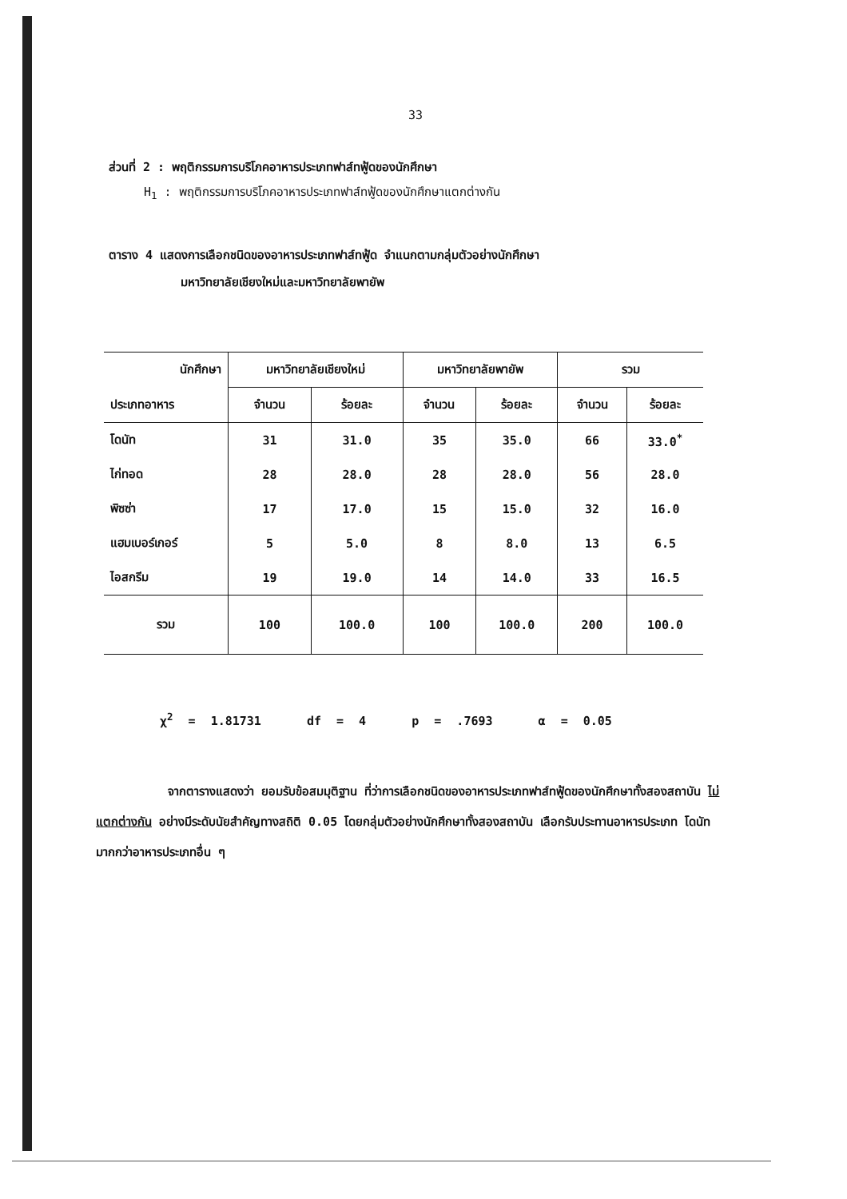33
ส่วนที่ 2 : พฤติกรรมการบริโภคอาหารประเภทฟาส์ทฟู้ดของนักศึกษา
H<sub>1</sub> : พฤติกรรมการบริโภคอาหารประเภทฟาส์ทฟู้ดของนักศึกษาแตกต่างกัน
ตาราง 4 แสดงการเลือกชนิดของอาหารประเภทฟาส์ทฟู้ด จำแนกตามกลุ่มตัวอย่างนักศึกษา
มหาวิทยาลัยเชียงใหม่และมหาวิทยาลัยพายัพ
| นักศึกษา | มหาวิทยาลัยเชียงใหม่ | | มหาวิทยาลัยพายัพ | | รวม | |
| --- | --- | --- | --- | --- | --- | --- |
| ประเภทอาหาร | จำนวน | ร้อยละ | จำนวน | ร้อยละ | จำนวน | ร้อยละ |
| โดนัท | 31 | 31.0 | 35 | 35.0 | 66 | 33.0<sup>*</sup> |
| ไก่ทอด | 28 | 28.0 | 28 | 28.0 | 56 | 28.0 |
| พิซซ่า | 17 | 17.0 | 15 | 15.0 | 32 | 16.0 |
| แฮมเบอร์เกอร์ | 5 | 5.0 | 8 | 8.0 | 13 | 6.5 |
| ไอสกรีม | 19 | 19.0 | 14 | 14.0 | 33 | 16.5 |
| รวม | 100 | 100.0 | 100 | 100.0 | 200 | 100.0 |
χ<sup>2</sup> = 1.81731 df = 4 p = .7693 α = 0.05
จากตารางแสดงว่า ยอมรับข้อสมมุติฐาน ที่ว่าการเลือกชนิดของอาหารประเภทฟาส์ทฟู้ดของนักศึกษาทั้งสองสถาบัน ไม่แตกต่างกัน อย่างมีระดับนัยสำคัญทางสถิติ 0.05 โดยกลุ่มตัวอย่างนักศึกษาทั้งสองสถาบัน เลือกรับประทานอาหารประเภท โดนัท มากกว่าอาหารประเภทอื่น ๆ